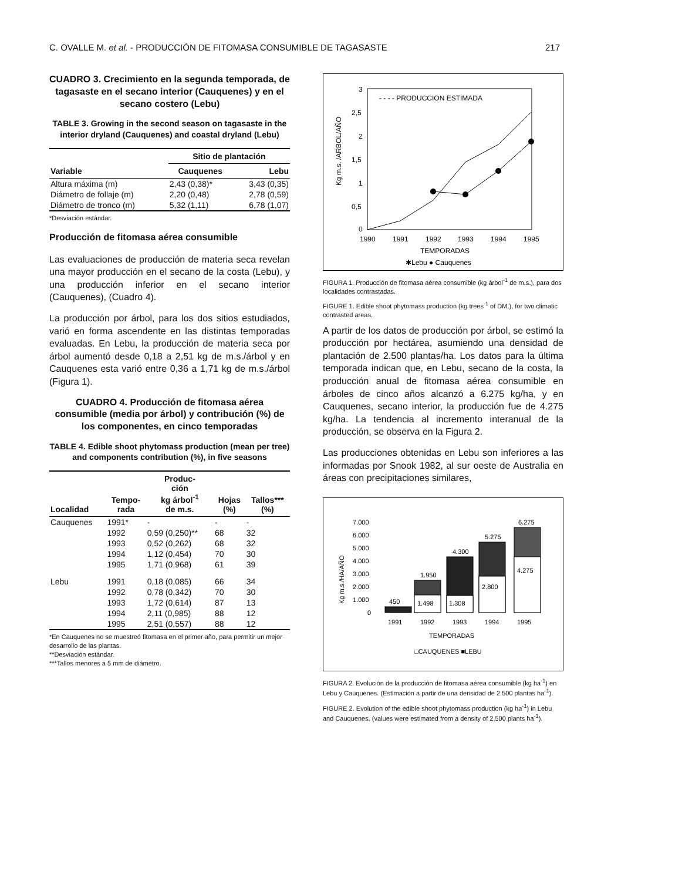C. OVALLE M. et al. - PRODUCCIÓN DE FITOMASA CONSUMIBLE DE TAGASASTE 217
CUADRO 3. Crecimiento en la segunda temporada, de tagasaste en el secano interior (Cauquenes) y en el secano costero (Lebu)
TABLE 3. Growing in the second season on tagasaste in the interior dryland (Cauquenes) and coastal dryland (Lebu)
| | Sitio de plantación | |
| --- | --- | --- |
| Variable | Cauquenes | Lebu |
| Altura máxima (m) | 2,43 (0,38)* | 3,43 (0,35) |
| Diámetro de follaje (m) | 2,20 (0,48) | 2,78 (0,59) |
| Diámetro de tronco (m) | 5,32 (1,11) | 6,78 (1,07) |
*Desviación estándar.
Producción de fitomasa aérea consumible
Las evaluaciones de producción de materia seca revelan una mayor producción en el secano de la costa (Lebu), y una producción inferior en el secano interior (Cauquenes), (Cuadro 4).
La producción por árbol, para los dos sitios estudiados, varió en forma ascendente en las distintas temporadas evaluadas. En Lebu, la producción de materia seca por árbol aumentó desde 0,18 a 2,51 kg de m.s./árbol y en Cauquenes esta varió entre 0,36 a 1,71 kg de m.s./árbol (Figura 1).
CUADRO 4. Producción de fitomasa aérea consumible (media por árbol) y contribución (%) de los componentes, en cinco temporadas
TABLE 4. Edible shoot phytomass production (mean per tree) and components contribution (%), in five seasons
| Localidad | Tempo- rada | Produc- ción kg árbol<sup>-1</sup> de m.s. | Hojas (%) | Tallos*** (%) |
| --- | --- | --- | --- | --- |
| Cauquenes | 1991* | - | - | - |
| | 1992 | 0,59 (0,250)** | 68 | 32 |
| | 1993 | 0,52 (0,262) | 68 | 32 |
| | 1994 | 1,12 (0,454) | 70 | 30 |
| | 1995 | 1,71 (0,968) | 61 | 39 |
| Lebu | 1991 | 0,18 (0,085) | 66 | 34 |
| | 1992 | 0,78 (0,342) | 70 | 30 |
| | 1993 | 1,72 (0,614) | 87 | 13 |
| | 1994 | 2,11 (0,985) | 88 | 12 |
| | 1995 | 2,51 (0,557) | 88 | 12 |
*En Cauquenes no se muestreó fitomasa en el primer año, para permitir un mejor desarrollo de las plantas.
**Desviación estándar.
***Tallos menores a 5 mm de diámetro.
Kg m.s. /ARBOL/AÑO
3
2,5
2
1,5
1
0,5
0
- - - - PRODUCCION ESTIMADA
1990
1991
1992
1993
1994
1995
TEMPORADAS
✱Lebu ● Cauquenes
FIGURA 1. Producción de fitomasa aérea consumible (kg árbol<sup>-1</sup> de m.s.), para dos localidades contrastadas.
FIGURE 1. Edible shoot phytomass production (kg trees<sup>-1</sup> of DM.), for two climatic contrasted areas.
A partir de los datos de producción por árbol, se estimó la producción por hectárea, asumiendo una densidad de plantación de 2.500 plantas/ha. Los datos para la última temporada indican que, en Lebu, secano de la costa, la producción anual de fitomasa aérea consumible en árboles de cinco años alcanzó a 6.275 kg/ha, y en Cauquenes, secano interior, la producción fue de 4.275 kg/ha. La tendencia al incremento interanual de la producción, se observa en la Figura 2.
Las producciones obtenidas en Lebu son inferiores a las informadas por Snook 1982, al sur oeste de Australia en áreas con precipitaciones similares,
Kg m.s./HA/AÑO
7.000
6.000
5.000
4.000
3.000
2.000
1.000
0
450
1.950
4.300
5.275
6.275
1.498
1.308
2.800
4.275
1991
1992
1993
1994
1995
TEMPORADAS
□CAUQUENES ■LEBU
FIGURA 2. Evolución de la producción de fitomasa aérea consumible (kg ha<sup>-1</sup>) en Lebu y Cauquenes. (Estimación a partir de una densidad de 2.500 plantas ha<sup>-1</sup>).
FIGURE 2. Evolution of the edible shoot phytomass production (kg ha<sup>-1</sup>) in Lebu and Cauquenes. (values were estimated from a density of 2,500 plants ha<sup>-1</sup>).